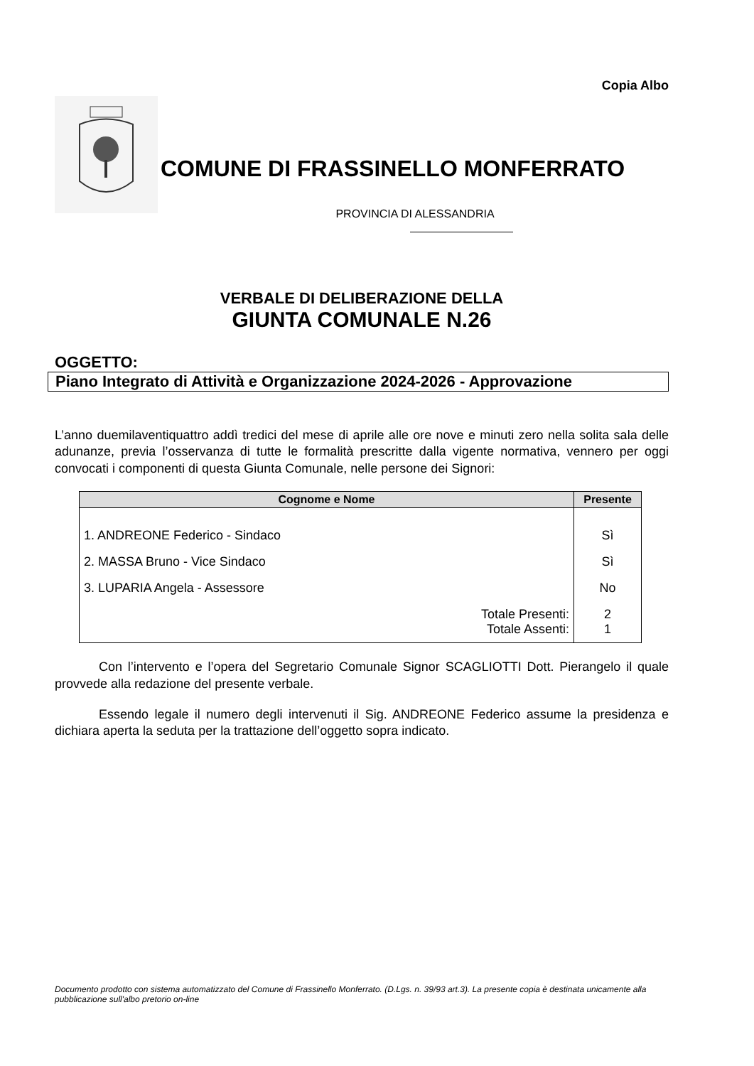Copia Albo
COMUNE DI FRASSINELLO MONFERRATO
PROVINCIA DI ALESSANDRIA
VERBALE DI DELIBERAZIONE DELLA
GIUNTA COMUNALE N.26
OGGETTO:
Piano Integrato di Attività e Organizzazione 2024-2026 - Approvazione
L’anno duemilaventiquattro addì tredici del mese di aprile alle ore nove e minuti zero nella solita sala delle adunanze, previa l’osservanza di tutte le formalità prescritte dalla vigente normativa, vennero per oggi convocati i componenti di questa Giunta Comunale, nelle persone dei Signori:
| Cognome e Nome | Presente |
| --- | --- |
| 1. ANDREONE Federico - Sindaco | Sì |
| 2. MASSA Bruno - Vice Sindaco | Sì |
| 3. LUPARIA Angela - Assessore | No |
| Totale Presenti: | 2 |
| Totale Assenti: | 1 |
Con l’intervento e l’opera del Segretario Comunale Signor SCAGLIOTTI Dott. Pierangelo il quale provvede alla redazione del presente verbale.
Essendo legale il numero degli intervenuti il Sig. ANDREONE Federico assume la presidenza e dichiara aperta la seduta per la trattazione dell’oggetto sopra indicato.
Documento prodotto con sistema automatizzato del Comune di Frassinello Monferrato. (D.Lgs. n. 39/93 art.3). La presente copia è destinata unicamente alla pubblicazione sull'albo pretorio on-line